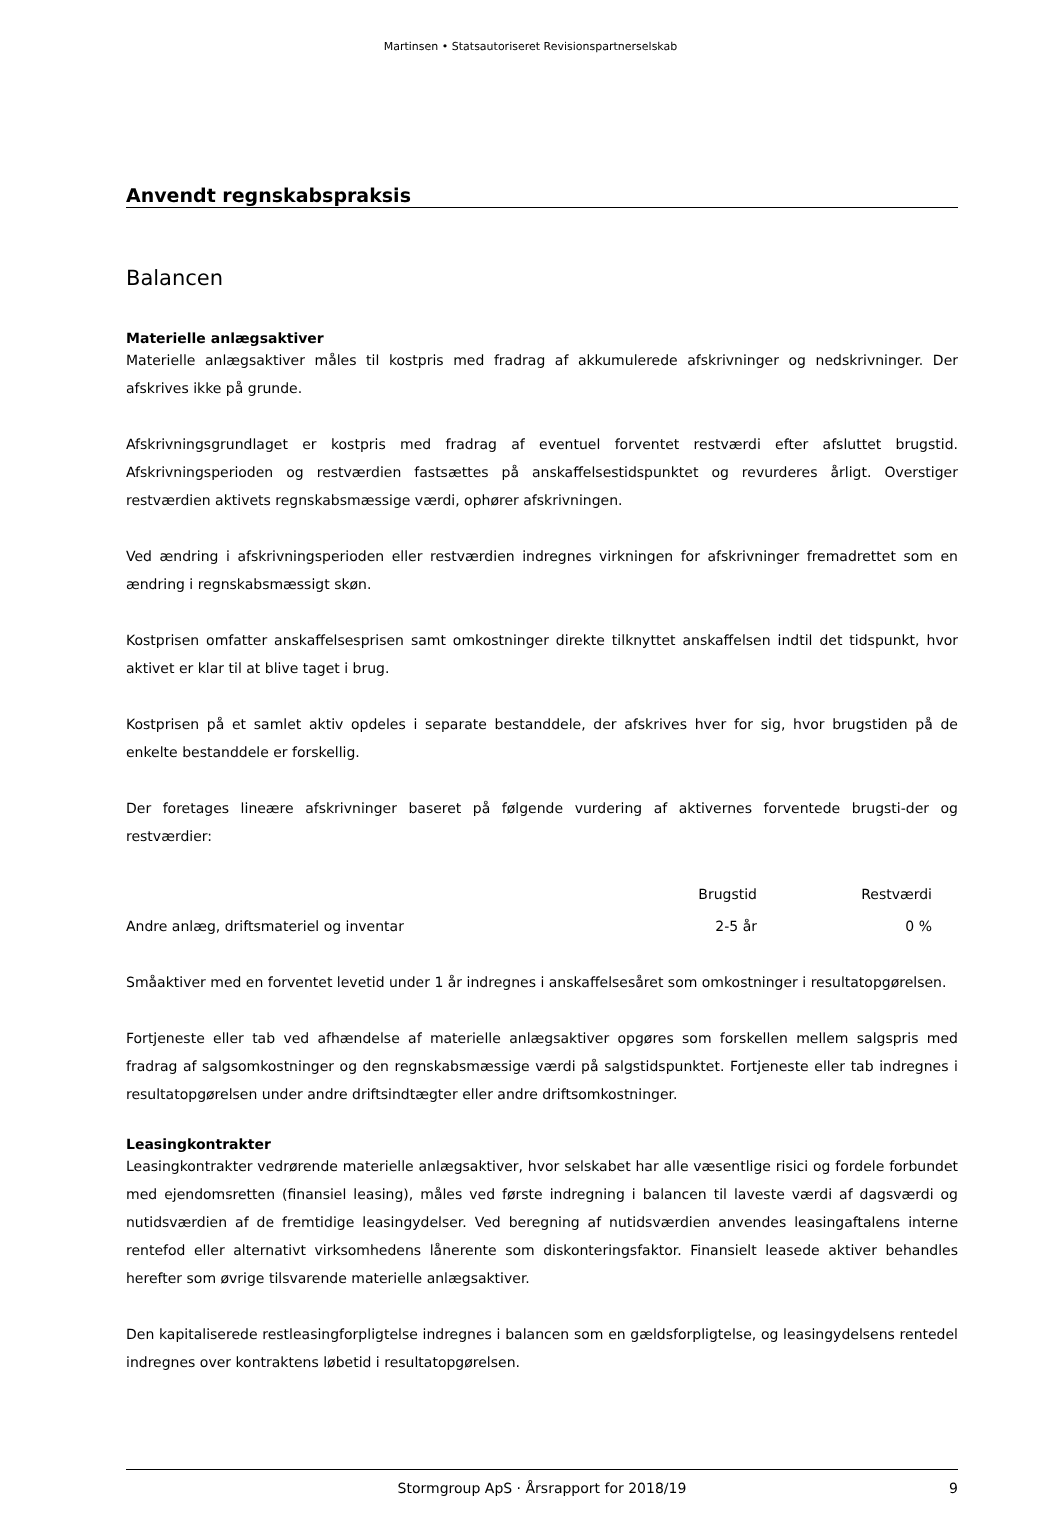Martinsen • Statsautoriseret Revisionspartnerselskab
Anvendt regnskabspraksis
Balancen
Materielle anlægsaktiver
Materielle anlægsaktiver måles til kostpris med fradrag af akkumulerede afskrivninger og nedskrivninger. Der afskrives ikke på grunde.
Afskrivningsgrundlaget er kostpris med fradrag af eventuel forventet restværdi efter afsluttet brugstid. Afskrivningsperioden og restværdien fastsættes på anskaffelsestidspunktet og revurderes årligt. Overstiger restværdien aktivets regnskabsmæssige værdi, ophører afskrivningen.
Ved ændring i afskrivningsperioden eller restværdien indregnes virkningen for afskrivninger fremadrettet som en ændring i regnskabsmæssigt skøn.
Kostprisen omfatter anskaffelsesprisen samt omkostninger direkte tilknyttet anskaffelsen indtil det tidspunkt, hvor aktivet er klar til at blive taget i brug.
Kostprisen på et samlet aktiv opdeles i separate bestanddele, der afskrives hver for sig, hvor brugstiden på de enkelte bestanddele er forskellig.
Der foretages lineære afskrivninger baseret på følgende vurdering af aktivernes forventede brugsti-der og restværdier:
| | Brugstid | Restværdi |
| --- | --- | --- |
| Andre anlæg, driftsmateriel og inventar | 2-5 år | 0 % |
Småaktiver med en forventet levetid under 1 år indregnes i anskaffelsesåret som omkostninger i resultatopgørelsen.
Fortjeneste eller tab ved afhændelse af materielle anlægsaktiver opgøres som forskellen mellem salgspris med fradrag af salgsomkostninger og den regnskabsmæssige værdi på salgstidspunktet. Fortjeneste eller tab indregnes i resultatopgørelsen under andre driftsindtægter eller andre driftsomkostninger.
Leasingkontrakter
Leasingkontrakter vedrørende materielle anlægsaktiver, hvor selskabet har alle væsentlige risici og fordele forbundet med ejendomsretten (finansiel leasing), måles ved første indregning i balancen til laveste værdi af dagsværdi og nutidsværdien af de fremtidige leasingydelser. Ved beregning af nutidsværdien anvendes leasingaftalens interne rentefod eller alternativt virksomhedens lånerente som diskonteringsfaktor. Finansielt leasede aktiver behandles herefter som øvrige tilsvarende materielle anlægsaktiver.
Den kapitaliserede restleasingforpligtelse indregnes i balancen som en gældsforpligtelse, og leasingydelsens rentedel indregnes over kontraktens løbetid i resultatopgørelsen.
Stormgroup ApS · Årsrapport for 2018/19 9